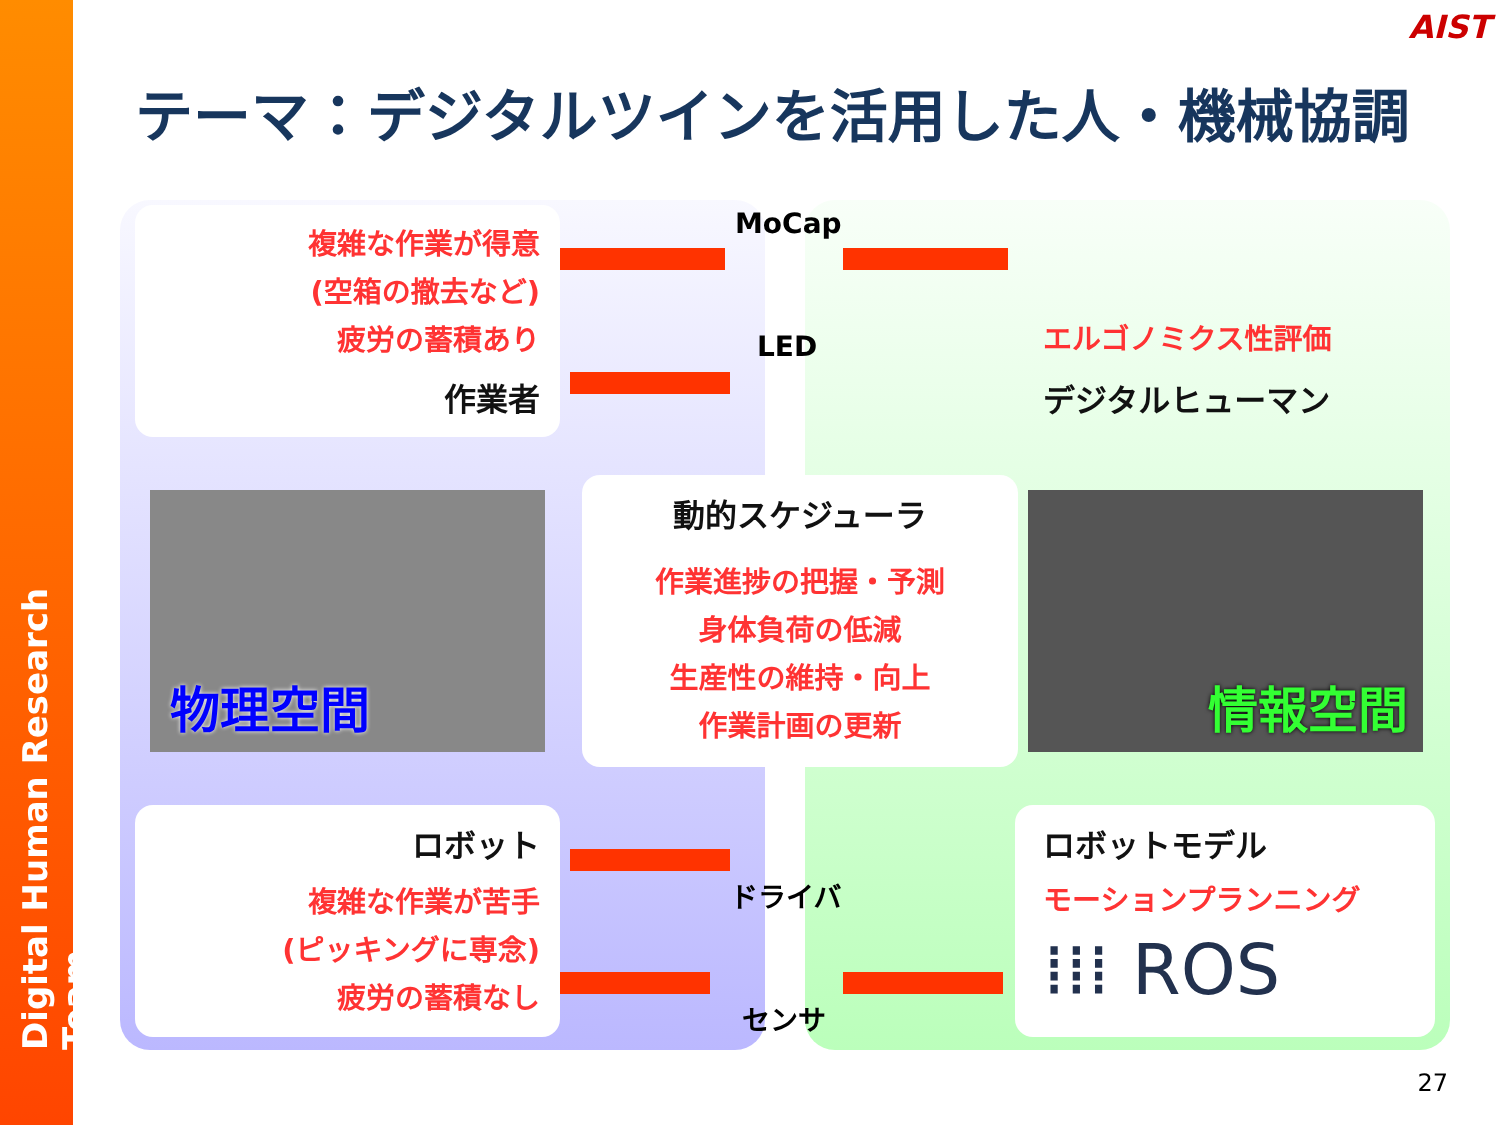Digital Human Research Team
AIST
テーマ：デジタルツインを活用した人・機械協調
複雑な作業が得意
(空箱の撤去など)
疲労の蓄積あり
作業者
MoCap
LED
エルゴノミクス性評価
デジタルヒューマン
物理空間
動的スケジューラ
作業進捗の把握・予測
身体負荷の低減
生産性の維持・向上
作業計画の更新
情報空間
ロボット
複雑な作業が苦手
(ピッキングに専念)
疲労の蓄積なし
ドライバ
センサ
ロボットモデル
モーションプランニング
⁞⁞⁞ ROS
27